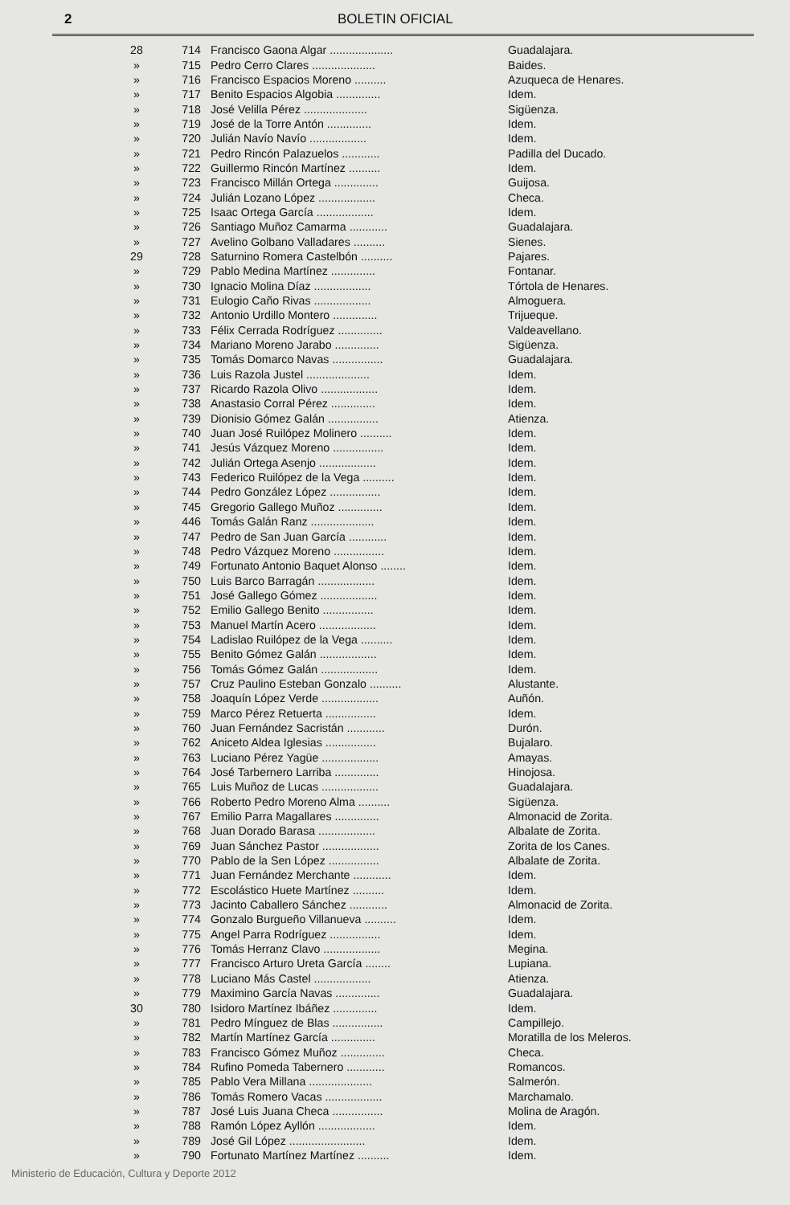2 BOLETIN OFICIAL
| 28 | 714 | Francisco Gaona Algar .................... | Guadalajara. |
| » | 715 | Pedro Cerro Clares .................... | Baides. |
| » | 716 | Francisco Espacios Moreno .......... | Azuqueca de Henares. |
| » | 717 | Benito Espacios Algobia .............. | Idem. |
| » | 718 | José Velilla Pérez .................... | Sigüenza. |
| » | 719 | José de la Torre Antón .............. | Idem. |
| » | 720 | Julián Navío Navío .................. | Idem. |
| » | 721 | Pedro Rincón Palazuelos ............ | Padilla del Ducado. |
| » | 722 | Guillermo Rincón Martínez .......... | Idem. |
| » | 723 | Francisco Millán Ortega .............. | Guijosa. |
| » | 724 | Julián Lozano López .................. | Checa. |
| » | 725 | Isaac Ortega García .................. | Idem. |
| » | 726 | Santiago Muñoz Camarma ............ | Guadalajara. |
| » | 727 | Avelino Golbano Valladares .......... | Sienes. |
| 29 | 728 | Saturnino Romera Castelbón .......... | Pajares. |
| » | 729 | Pablo Medina Martínez .............. | Fontanar. |
| » | 730 | Ignacio Molina Díaz .................. | Tórtola de Henares. |
| » | 731 | Eulogio Caño Rivas .................. | Almoguera. |
| » | 732 | Antonio Urdillo Montero .............. | Trijueque. |
| » | 733 | Félix Cerrada Rodríguez .............. | Valdeavellano. |
| » | 734 | Mariano Moreno Jarabo .............. | Sigüenza. |
| » | 735 | Tomás Domarco Navas ................ | Guadalajara. |
| » | 736 | Luis Razola Justel .................... | Idem. |
| » | 737 | Ricardo Razola Olivo .................. | Idem. |
| » | 738 | Anastasio Corral Pérez .............. | Idem. |
| » | 739 | Dionisio Gómez Galán ................ | Atienza. |
| » | 740 | Juan José Ruilópez Molinero .......... | Idem. |
| » | 741 | Jesús Vázquez Moreno ................ | Idem. |
| » | 742 | Julián Ortega Asenjo .................. | Idem. |
| » | 743 | Federico Ruilópez de la Vega .......... | Idem. |
| » | 744 | Pedro González López ................ | Idem. |
| » | 745 | Gregorio Gallego Muñoz .............. | Idem. |
| » | 446 | Tomás Galán Ranz .................... | Idem. |
| » | 747 | Pedro de San Juan García ............ | Idem. |
| » | 748 | Pedro Vázquez Moreno ................ | Idem. |
| » | 749 | Fortunato Antonio Baquet Alonso ........ | Idem. |
| » | 750 | Luis Barco Barragán .................. | Idem. |
| » | 751 | José Gallego Gómez .................. | Idem. |
| » | 752 | Emilio Gallego Benito ................ | Idem. |
| » | 753 | Manuel Martín Acero .................. | Idem. |
| » | 754 | Ladislao Ruilópez de la Vega .......... | Idem. |
| » | 755 | Benito Gómez Galán .................. | Idem. |
| » | 756 | Tomás Gómez Galán .................. | Idem. |
| » | 757 | Cruz Paulino Esteban Gonzalo .......... | Alustante. |
| » | 758 | Joaquín López Verde .................. | Auñón. |
| » | 759 | Marco Pérez Retuerta ................ | Idem. |
| » | 760 | Juan Fernández Sacristán ............ | Durón. |
| » | 762 | Aniceto Aldea Iglesias ................ | Bujalaro. |
| » | 763 | Luciano Pérez Yagüe .................. | Amayas. |
| » | 764 | José Tarbernero Larriba .............. | Hinojosa. |
| » | 765 | Luis Muñoz de Lucas .................. | Guadalajara. |
| » | 766 | Roberto Pedro Moreno Alma .......... | Sigüenza. |
| » | 767 | Emilio Parra Magallares .............. | Almonacid de Zorita. |
| » | 768 | Juan Dorado Barasa .................. | Albalate de Zorita. |
| » | 769 | Juan Sánchez Pastor .................. | Zorita de los Canes. |
| » | 770 | Pablo de la Sen López ................ | Albalate de Zorita. |
| » | 771 | Juan Fernández Merchante ............ | Idem. |
| » | 772 | Escolástico Huete Martínez .......... | Idem. |
| » | 773 | Jacinto Caballero Sánchez ............ | Almonacid de Zorita. |
| » | 774 | Gonzalo Burgueño Villanueva .......... | Idem. |
| » | 775 | Angel Parra Rodríguez ................ | Idem. |
| » | 776 | Tomás Herranz Clavo .................. | Megina. |
| » | 777 | Francisco Arturo Ureta García ........ | Lupiana. |
| » | 778 | Luciano Más Castel .................. | Atienza. |
| » | 779 | Maximino García Navas .............. | Guadalajara. |
| 30 | 780 | Isidoro Martínez Ibáñez .............. | Idem. |
| » | 781 | Pedro Mínguez de Blas ................ | Campillejo. |
| » | 782 | Martín Martínez García .............. | Moratilla de los Meleros. |
| » | 783 | Francisco Gómez Muñoz .............. | Checa. |
| » | 784 | Rufino Pomeda Tabernero ............ | Romancos. |
| » | 785 | Pablo Vera Millana .................... | Salmerón. |
| » | 786 | Tomás Romero Vacas .................. | Marchamalo. |
| » | 787 | José Luis Juana Checa ................ | Molina de Aragón. |
| » | 788 | Ramón López Ayllón .................. | Idem. |
| » | 789 | José Gil López ........................ | Idem. |
| » | 790 | Fortunato Martínez Martínez .......... | Idem. |
Ministerio de Educación, Cultura y Deporte 2012